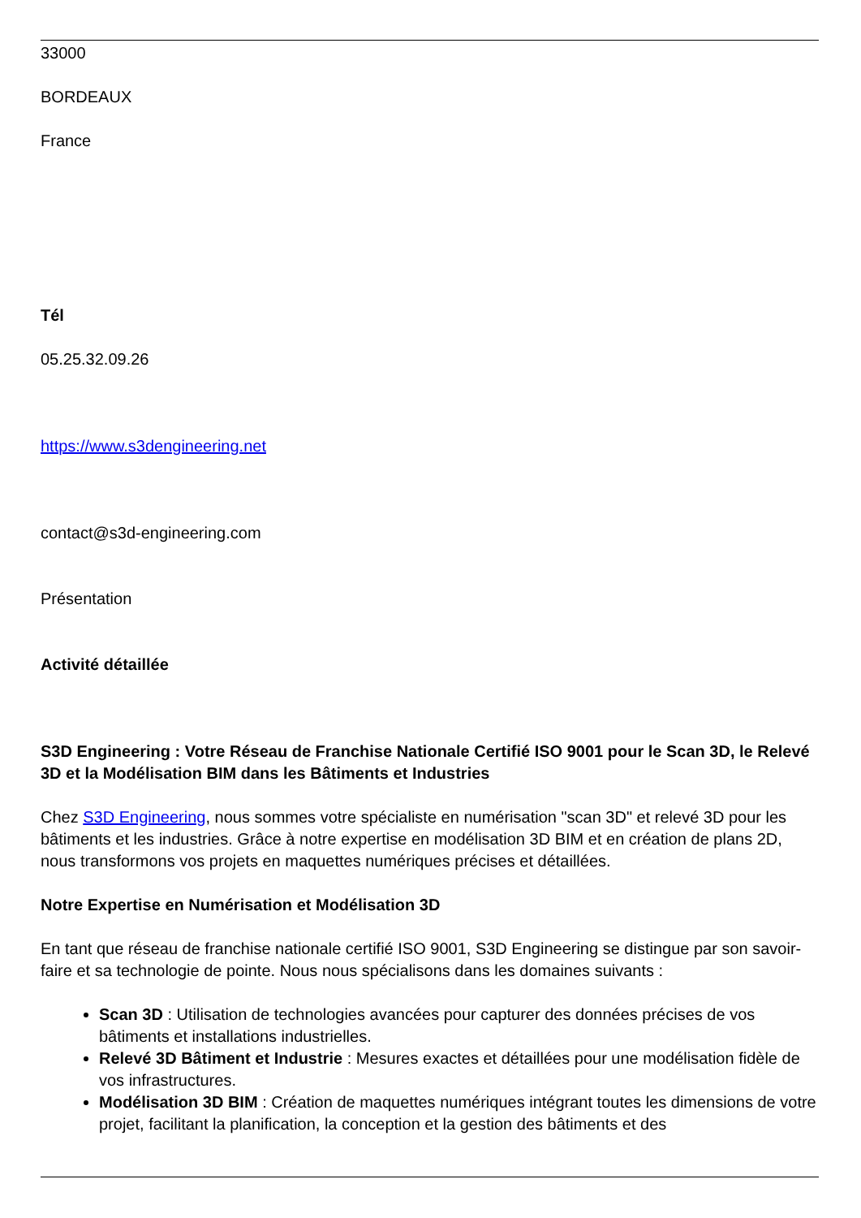33000
BORDEAUX
France
Tél
05.25.32.09.26
https://www.s3dengineering.net
contact@s3d-engineering.com
Présentation
Activité détaillée
S3D Engineering : Votre Réseau de Franchise Nationale Certifié ISO 9001 pour le Scan 3D, le Relevé 3D et la Modélisation BIM dans les Bâtiments et Industries
Chez S3D Engineering, nous sommes votre spécialiste en numérisation "scan 3D" et relevé 3D pour les bâtiments et les industries. Grâce à notre expertise en modélisation 3D BIM et en création de plans 2D, nous transformons vos projets en maquettes numériques précises et détaillées.
Notre Expertise en Numérisation et Modélisation 3D
En tant que réseau de franchise nationale certifié ISO 9001, S3D Engineering se distingue par son savoir-faire et sa technologie de pointe. Nous nous spécialisons dans les domaines suivants :
Scan 3D : Utilisation de technologies avancées pour capturer des données précises de vos bâtiments et installations industrielles.
Relevé 3D Bâtiment et Industrie : Mesures exactes et détaillées pour une modélisation fidèle de vos infrastructures.
Modélisation 3D BIM : Création de maquettes numériques intégrant toutes les dimensions de votre projet, facilitant la planification, la conception et la gestion des bâtiments et des